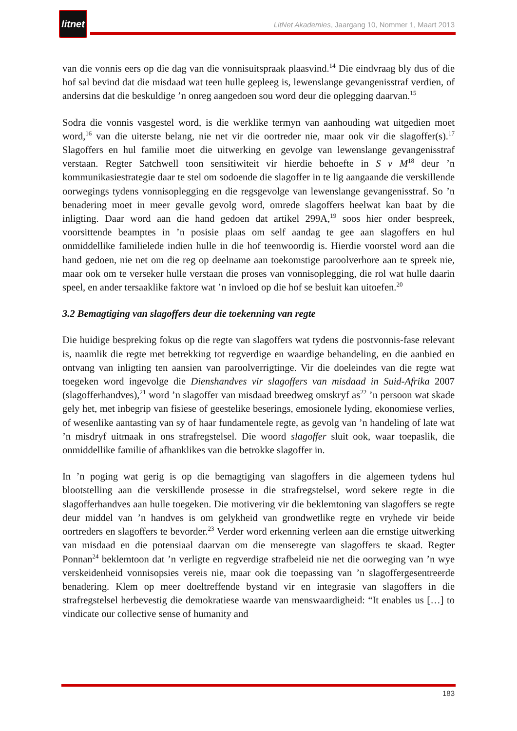litnet
LitNet Akademies, Jaargang 10, Nommer 1, Maart 2013
van die vonnis eers op die dag van die vonnisuitspraak plaasvind.<sup>14</sup> Die eindvraag bly dus of die hof sal bevind dat die misdaad wat teen hulle gepleeg is, lewenslange gevangenisstraf verdien, of andersins dat die beskuldige ’n onreg aangedoen sou word deur die oplegging daarvan.<sup>15</sup>
Sodra die vonnis vasgestel word, is die werklike termyn van aanhouding wat uitgedien moet word,<sup>16</sup> van die uiterste belang, nie net vir die oortreder nie, maar ook vir die slagoffer(s).<sup>17</sup> Slagoffers en hul familie moet die uitwerking en gevolge van lewenslange gevangenisstraf verstaan. Regter Satchwell toon sensitiwiteit vir hierdie behoefte in S v M<sup>18</sup> deur ’n kommunikasiestrategie daar te stel om sodoende die slagoffer in te lig aangaande die verskillende oorwegings tydens vonnisoplegging en die regsgevolge van lewenslange gevangenisstraf. So ’n benadering moet in meer gevalle gevolg word, omrede slagoffers heelwat kan baat by die inligting. Daar word aan die hand gedoen dat artikel 299A,<sup>19</sup> soos hier onder bespreek, voorsittende beamptes in ’n posisie plaas om self aandag te gee aan slagoffers en hul onmiddellike familielede indien hulle in die hof teenwoordig is. Hierdie voorstel word aan die hand gedoen, nie net om die reg op deelname aan toekomstige paroolverhore aan te spreek nie, maar ook om te verseker hulle verstaan die proses van vonnisoplegging, die rol wat hulle daarin speel, en ander tersaaklike faktore wat ’n invloed op die hof se besluit kan uitoefen.<sup>20</sup>
3.2 Bemagtiging van slagoffers deur die toekenning van regte
Die huidige bespreking fokus op die regte van slagoffers wat tydens die postvonnis-fase relevant is, naamlik die regte met betrekking tot regverdige en waardige behandeling, en die aanbied en ontvang van inligting ten aansien van paroolverrigtinge. Vir die doeleindes van die regte wat toegeken word ingevolge die Dienshandves vir slagoffers van misdaad in Suid-Afrika 2007 (slagofferhandves),<sup>21</sup> word ’n slagoffer van misdaad breedweg omskryf as<sup>22</sup> ’n persoon wat skade gely het, met inbegrip van fisiese of geestelike beserings, emosionele lyding, ekonomiese verlies, of wesenlike aantasting van sy of haar fundamentele regte, as gevolg van ’n handeling of late wat ’n misdryf uitmaak in ons strafregstelsel. Die woord slagoffer sluit ook, waar toepaslik, die onmiddellike familie of afhanklikes van die betrokke slagoffer in.
In ’n poging wat gerig is op die bemagtiging van slagoffers in die algemeen tydens hul blootstelling aan die verskillende prosesse in die strafregstelsel, word sekere regte in die slagofferhandves aan hulle toegeken. Die motivering vir die beklemtoning van slagoffers se regte deur middel van ’n handves is om gelykheid van grondwetlike regte en vryhede vir beide oortreders en slagoffers te bevorder.<sup>23</sup> Verder word erkenning verleen aan die ernstige uitwerking van misdaad en die potensiaal daarvan om die menseregte van slagoffers te skaad. Regter Ponnan<sup>24</sup> beklemtoon dat ’n verligte en regverdige strafbeleid nie net die oorweging van ’n wye verskeidenheid vonnisopsies vereis nie, maar ook die toepassing van ’n slagoffergesentreerde benadering. Klem op meer doeltreffende bystand vir en integrasie van slagoffers in die strafregstelsel herbevestig die demokratiese waarde van menswaardigheid: “It enables us […] to vindicate our collective sense of humanity and
183